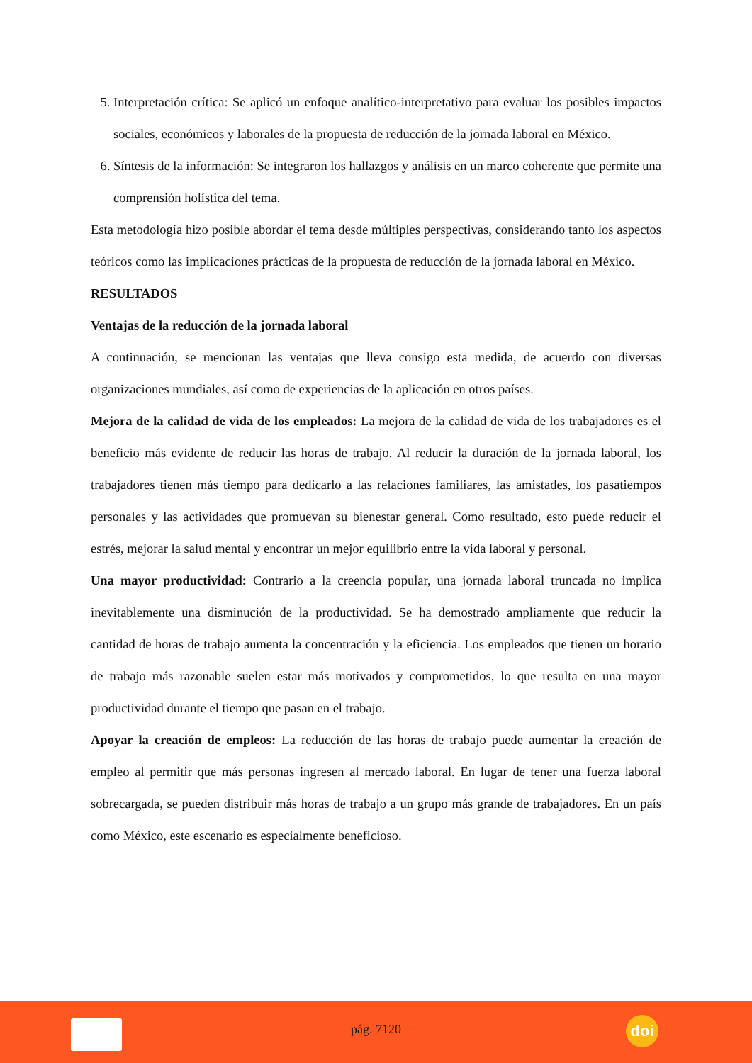5. Interpretación crítica: Se aplicó un enfoque analítico-interpretativo para evaluar los posibles impactos sociales, económicos y laborales de la propuesta de reducción de la jornada laboral en México.
6. Síntesis de la información: Se integraron los hallazgos y análisis en un marco coherente que permite una comprensión holística del tema.
Esta metodología hizo posible abordar el tema desde múltiples perspectivas, considerando tanto los aspectos teóricos como las implicaciones prácticas de la propuesta de reducción de la jornada laboral en México.
RESULTADOS
Ventajas de la reducción de la jornada laboral
A continuación, se mencionan las ventajas que lleva consigo esta medida, de acuerdo con diversas organizaciones mundiales, así como de experiencias de la aplicación en otros países.
Mejora de la calidad de vida de los empleados: La mejora de la calidad de vida de los trabajadores es el beneficio más evidente de reducir las horas de trabajo. Al reducir la duración de la jornada laboral, los trabajadores tienen más tiempo para dedicarlo a las relaciones familiares, las amistades, los pasatiempos personales y las actividades que promuevan su bienestar general. Como resultado, esto puede reducir el estrés, mejorar la salud mental y encontrar un mejor equilibrio entre la vida laboral y personal.
Una mayor productividad: Contrario a la creencia popular, una jornada laboral truncada no implica inevitablemente una disminución de la productividad. Se ha demostrado ampliamente que reducir la cantidad de horas de trabajo aumenta la concentración y la eficiencia. Los empleados que tienen un horario de trabajo más razonable suelen estar más motivados y comprometidos, lo que resulta en una mayor productividad durante el tiempo que pasan en el trabajo.
Apoyar la creación de empleos: La reducción de las horas de trabajo puede aumentar la creación de empleo al permitir que más personas ingresen al mercado laboral. En lugar de tener una fuerza laboral sobrecargada, se pueden distribuir más horas de trabajo a un grupo más grande de trabajadores. En un país como México, este escenario es especialmente beneficioso.
pág. 7120 doi